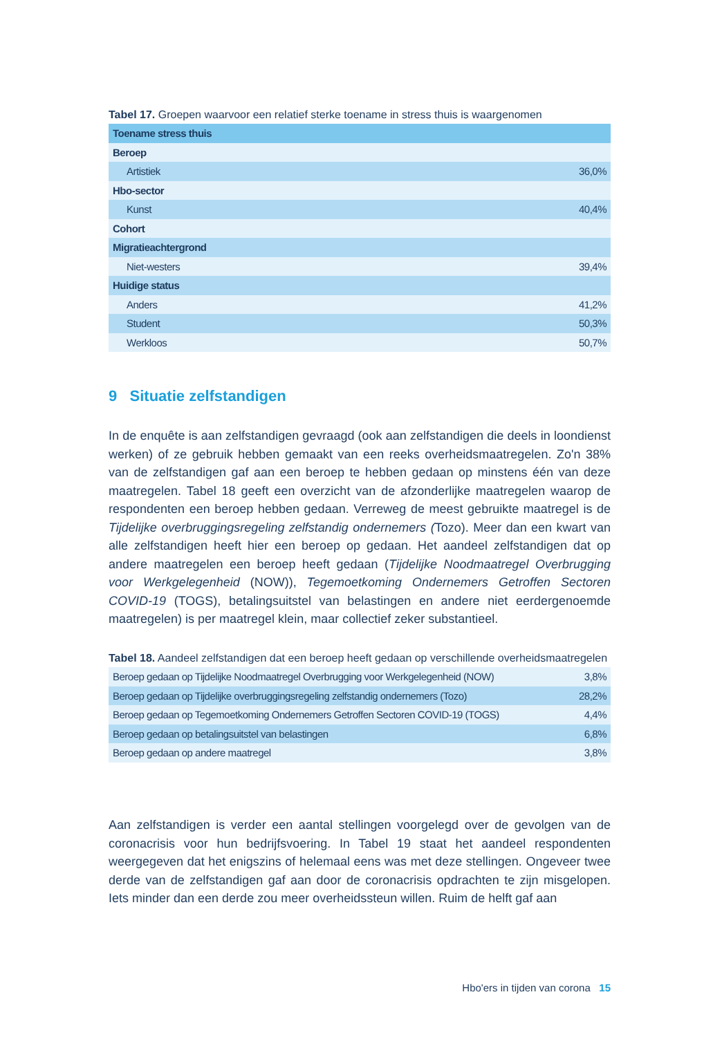Tabel 17. Groepen waarvoor een relatief sterke toename in stress thuis is waargenomen
| Toename stress thuis | |
| --- | --- |
| Beroep | |
| Artistiek | 36,0% |
| Hbo-sector | |
| Kunst | 40,4% |
| Cohort | |
| Migratieachtergrond | |
| Niet-westers | 39,4% |
| Huidige status | |
| Anders | 41,2% |
| Student | 50,3% |
| Werkloos | 50,7% |
9 Situatie zelfstandigen
In de enquête is aan zelfstandigen gevraagd (ook aan zelfstandigen die deels in loondienst werken) of ze gebruik hebben gemaakt van een reeks overheidsmaatregelen. Zo'n 38% van de zelfstandigen gaf aan een beroep te hebben gedaan op minstens één van deze maatregelen. Tabel 18 geeft een overzicht van de afzonderlijke maatregelen waarop de respondenten een beroep hebben gedaan. Verreweg de meest gebruikte maatregel is de Tijdelijke overbruggingsregeling zelfstandig ondernemers (Tozo). Meer dan een kwart van alle zelfstandigen heeft hier een beroep op gedaan. Het aandeel zelfstandigen dat op andere maatregelen een beroep heeft gedaan (Tijdelijke Noodmaatregel Overbrugging voor Werkgelegenheid (NOW)), Tegemoetkoming Ondernemers Getroffen Sectoren COVID-19 (TOGS), betalingsuitstel van belastingen en andere niet eerdergenoemde maatregelen) is per maatregel klein, maar collectief zeker substantieel.
Tabel 18. Aandeel zelfstandigen dat een beroep heeft gedaan op verschillende overheidsmaatregelen
| Beroep gedaan op Tijdelijke Noodmaatregel Overbrugging voor Werkgelegenheid (NOW) | 3,8% |
| Beroep gedaan op Tijdelijke overbruggingsregeling zelfstandig ondernemers (Tozo) | 28,2% |
| Beroep gedaan op Tegemoetkoming Ondernemers Getroffen Sectoren COVID-19 (TOGS) | 4,4% |
| Beroep gedaan op betalingsuitstel van belastingen | 6,8% |
| Beroep gedaan op andere maatregel | 3,8% |
Aan zelfstandigen is verder een aantal stellingen voorgelegd over de gevolgen van de coronacrisis voor hun bedrijfsvoering. In Tabel 19 staat het aandeel respondenten weergegeven dat het enigszins of helemaal eens was met deze stellingen. Ongeveer twee derde van de zelfstandigen gaf aan door de coronacrisis opdrachten te zijn misgelopen. Iets minder dan een derde zou meer overheidssteun willen. Ruim de helft gaf aan
Hbo'ers in tijden van corona 15